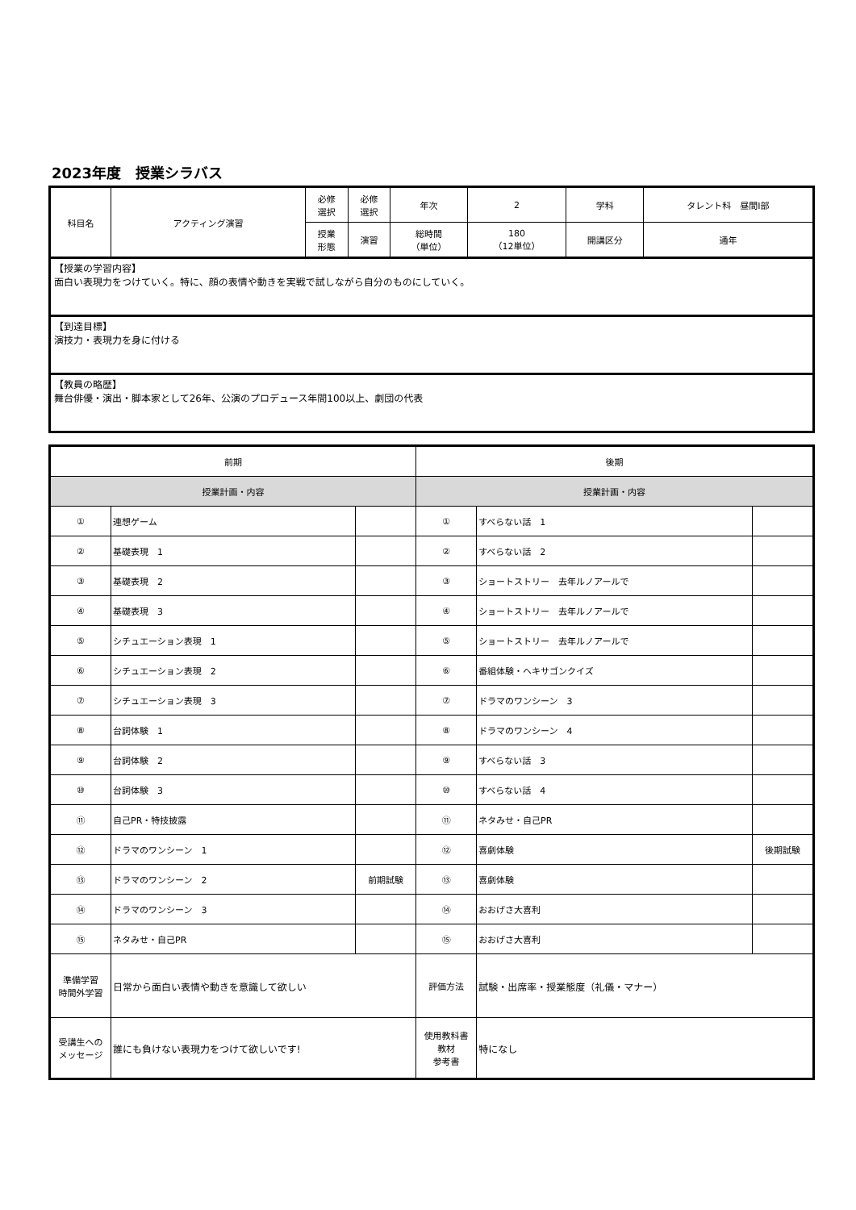2023年度　授業シラバス
| 科目名 | アクティング演習 | 必修 選択 | 必修 選択 | 年次 | 2 | 学科 | タレント科 昼間Ⅰ部 |
| | | 授業 形態 | 演習 | 総時間 （単位） | 180 （12単位） | 開講区分 | 通年 |
【授業の学習内容】
面白い表現力をつけていく。特に、顔の表情や動きを実戦で試しながら自分のものにしていく。
【到達目標】
演技力・表現力を身に付ける
【教員の略歴】
舞台俳優・演出・脚本家として26年、公演のプロデュース年間100以上、劇団の代表
| 前期 | | | 後期 | | |
| 授業計画・内容 | | | 授業計画・内容 | | |
| ① | 連想ゲーム | | ① | すべらない話 1 | |
| ② | 基礎表現 1 | | ② | すべらない話 2 | |
| ③ | 基礎表現 2 | | ③ | ショートストリー 去年ルノアールで | |
| ④ | 基礎表現 3 | | ④ | ショートストリー 去年ルノアールで | |
| ⑤ | シチュエーション表現 1 | | ⑤ | ショートストリー 去年ルノアールで | |
| ⑥ | シチュエーション表現 2 | | ⑥ | 番組体験・ヘキサゴンクイズ | |
| ⑦ | シチュエーション表現 3 | | ⑦ | ドラマのワンシーン 3 | |
| ⑧ | 台詞体験 1 | | ⑧ | ドラマのワンシーン 4 | |
| ⑨ | 台詞体験 2 | | ⑨ | すべらない話 3 | |
| ⑩ | 台詞体験 3 | | ⑩ | すべらない話 4 | |
| ⑪ | 自己PR・特技披露 | | ⑪ | ネタみせ・自己PR | |
| ⑫ | ドラマのワンシーン 1 | | ⑫ | 喜劇体験 | 後期試験 |
| ⑬ | ドラマのワンシーン 2 | 前期試験 | ⑬ | 喜劇体験 | |
| ⑭ | ドラマのワンシーン 3 | | ⑭ | おおげさ大喜利 | |
| ⑮ | ネタみせ・自己PR | | ⑮ | おおげさ大喜利 | |
| 準備学習 時間外学習 | 日常から面白い表情や動きを意識して欲しい | | 評価方法 | 試験・出席率・授業態度（礼儀・マナー） | |
| 受講生への メッセージ | 誰にも負けない表現力をつけて欲しいです! | | 使用教科書 教材 参考書 | 特になし | |